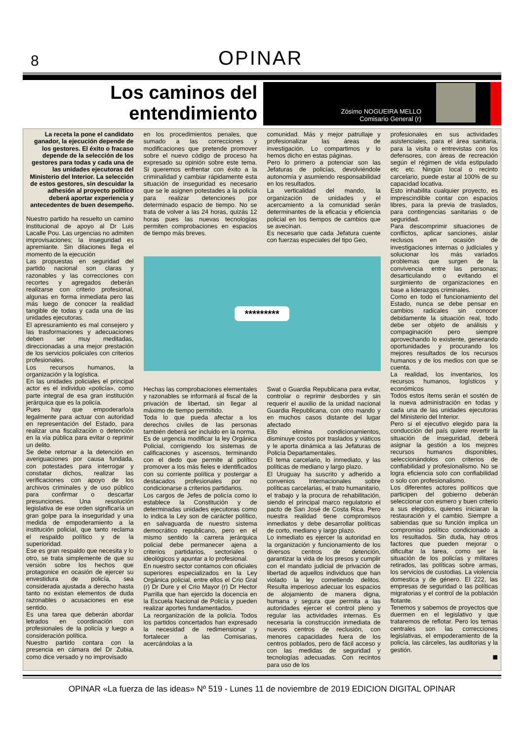8
OPINAR
Los caminos del entendimiento
Zósimo NOGUEIRA MELLO
Comisario General (r)
La receta la pone el candidato ganador, la ejecución depende de los gestores. El éxito o fracaso depende de la selección de los gestores para todas y cada una de las unidades ejecutoras del Ministerio del Interior. La selección de estos gestores, sin descuidar la adhesión al proyecto político deberá aportar experiencia y antecedentes de buen desempeño.
Nuestro partido ha resuelto un camino institucional de apoyo al Dr Luis Lacalle Pou. Las urgencias no admiten improvisaciones; la inseguridad es apremiante. Sin dilaciones llega el momento de la ejecución
Las propuestas en seguridad del partido nacional son claras y razonables y las correcciones con recortes y agregados deberán realizarse con criterio profesional, algunas en forma inmediata pero las más luego de conocer la realidad tangible de todas y cada una de las unidades ejecutoras.
El apresuramiento es mal consejero y las trasformaciones y adecuaciones deben ser muy meditadas, direccionadas a una mejor prestación de los servicios policiales con criterios profesionales.
Los recursos humanos, la organización y la logística.
En las unidades policiales el principal actor es el individuo «policía», como parte integral de esa gran institución jerárquica que es la policía.
Pues hay que empoderarlo/a legalmente para actuar con autoridad en representación del Estado, para realizar una fiscalización o detención en la vía pública para evitar o reprimir un delito.
Se debe retornar a la detención en averiguaciones por causa fundada, con potestades para interrogar y constatar dichos, realizar las verificaciones con apoyo de los archivos criminales y de uso público para confirmar o descartar presunciones. Una resolución legislativa de ese orden significaría un gran golpe para la inseguridad y una medida de empoderamiento a la institución policial, que tanto reclama el respaldo político y de la superioridad.
Ese es gran respaldo que necesita y lo otro, se trata simplemente de que su versión sobre los hechos que protagonice en ocasión de ejercer su envestidura de policía, sea considerada ajustada a derecho hasta tanto no existan elementos de duda razonables o acusaciones en ese sentido.
Es una tarea que deberán abordar letrados en coordinación con profesionales de la policía y luego a consideración política.
Nuestro partido contara con la presencia en cámara del Dr Zubia, como dice versado y no improvisado
en los procedimientos penales, que sumado a las correcciones y modificaciones que pretende promover sobre el nuevo código de proceso ha expresado su opinión sobre este tema. Si queremos enfrentar con éxito a la criminalidad y cambiar rápidamente esta situación de inseguridad es necesario que se le asignen potestades a la policía para realizar detenciones por determinado espacio de tiempo. No se trata de volver a las 24 horas, quizás 12 horas pues las nuevas tecnologías permiten comprobaciones en espacios de tiempo más breves.
comunidad. Más y mejor patrullaje y profesionalizar las áreas de investigación. Lo compartimos y lo hemos dicho en estas páginas.
Pero lo primero a potenciar son las Jefaturas de policías, devolviéndole autonomía y asumiendo responsabilidad en los resultados.
La verticalidad del mando, la organización de unidades y el acercamiento a la comunidad serán determinantes de la eficacia y eficiencia policial en los tiempos de cambios que se avecinan.
Es necesario que cada Jefatura cuente con fuerzas especiales del tipo Geo,
*********
Hechas las comprobaciones elementales y razonables se informará al fiscal de la privación de libertad, sin llegar al máximo de tiempo permitido.
Toda lo que pueda afectar a los derechos civiles de las personas también deberá ser incluido en la norma.
Es de urgencia modificar la ley Orgánica Policial, corrigiendo los sistemas de calificaciones y ascensos, terminando con el dedo que permite al político promover a los más fieles e identificados con su corriente política y postergar a destacados profesionales por no condicionarse a criterios partidarios.
Los cargos de Jefes de policía como lo establece la Constitución y de determinadas unidades ejecutoras como lo indica la Ley son de carácter político, en salvaguarda de nuestro sistema democrático republicano, pero en el mismo sentido la carrera jerárquica policial debe permanecer ajena a criterios partidarios, sectoriales o ideológicos y apuntar a lo profesional.
En nuestro sector contamos con oficiales superiores especializados en la Ley Orgánica policial, entre ellos el Crio Gral (r) Dr Dure y el Crio Mayor (r) Dr Hector Parrilla que han ejercido la docencia en la Escuela Nacional de Policía y pueden realizar aportes fundamentados.
La reorganización de la policía. Todos los partidos concertados han expresado la necesidad de redimensionar y fortalecer a las Comisarias, acercándolas a la
Swat o Guardia Republicana para evitar, controlar o reprimir desbordes y sin requerir el auxilio de la unidad nacional Guardia Republicana, con otro mando y en muchos casos distante del lugar afectado
Ello elimina condicionamientos, disminuye costos por traslados y viáticos y le aporta dinámica a las Jefaturas de Policía Departamentales.
El tema carcelario, lo inmediato, y las políticas de mediano y largo plazo.
El Uruguay ha suscrito y adherido a convenios Internacionales sobre políticas carcelarias, el trato humanitario, el trabajo y la procura de rehabilitación, siendo el principal marco regulatorio el pacto de San José de Costa Rica. Pero nuestra realidad tiene compromisos inmediatos y debe desarrollar políticas de corto, mediano y largo plazo.
Lo inmediato es ejercer la autoridad en la organización y funcionamiento de los diversos centros de detención, garantizar la vida de los presos y cumplir con el mandato judicial de privación de libertad de aquellos individuos que han violado la ley cometiendo delitos. Resulta imperioso adecuar los espacios de alojamiento de manera digna, humana y segura que permita a las autoridades ejercer el control pleno y regular las actividades internas. Es necesaria la construcción inmediata de nuevos centros de reclusión, con menores capacidades fuera de los centros poblados, pero de fácil acceso y con las medidas de seguridad y tecnologías adecuadas. Con recintos para uso de los
profesionales en sus actividades asistenciales, para el área sanitaria, para la visita o entrevistas con los defensores, con áreas de recreación según el régimen de vida estipulado etc etc. Ningún local o recinto carcelario, puede estar al 100% de su capacidad locativa.
Esto inhabilita cualquier proyecto, es imprescindible contar con espacios libres, para la previa de traslados, para contingencias sanitarias o de seguridad.
Para descomprimir situaciones de conflictos, aplicar sanciones, aislar reclusos en ocasión de investigaciones internas o judiciales y solucionar los más variados problemas que surgen de la convivencia entre las personas; desarticulando o evitando el surgimiento de organizaciones en base a liderazgos criminales.
Como en todo el funcionamiento del Estado, nunca se debe pensar en cambios radicales sin conocer debidamente la situación real, todo debe ser objeto de análisis y compaginación pero siempre aprovechando lo existente, generando oportunidades y procurando los mejores resultados de los recursos humanos y de los medios con que se cuenta.
La realidad, los inventarios, los recursos humanos, logísticos y económicos
Todos estos ítems serán el sostén de la nueva administración en todas y cada una de las unidades ejecutoras del Ministerio del Interior.
Pero si el ejecutivo elegido para la conducción del país quiere revertir la situación de inseguridad, deberá asignar la gestión a los mejores recursos humanos disponibles, seleccionándolos con criterios de confiabilidad y profesionalismo. No se logra eficiencia solo con confiabilidad o solo con profesionalismo.
Los diferentes actores políticos que participen del gobierno deberán seleccionar con esmero y buen criterio a sus elegidos, quienes iniciaran la restauración y el cambio. Siempre a sabiendas que su función implica un compromiso político condicionado a los resultados. Sin duda, hay otros factores que pueden mejorar o dificultar la tarea, como ser la situación de los policías y militares retirados, las políticas sobre armas, los servicios de custodias. La violencia domestica y de género. El 222, las empresas de seguridad o las políticas migratorias y el control de la población flotante.
Tenemos y sabemos de proyectos que duermen en el legislativo y que trataremos de reflotar. Pero los temas centrales son las correcciones legislativas, el empoderamiento de la policía, las cárceles, las auditorias y la gestión.
■
OPINAR «La fuerza de las ideas» Nº 519 - Lunes 11 de noviembre de 2019 EDICION DIGITAL OPINAR